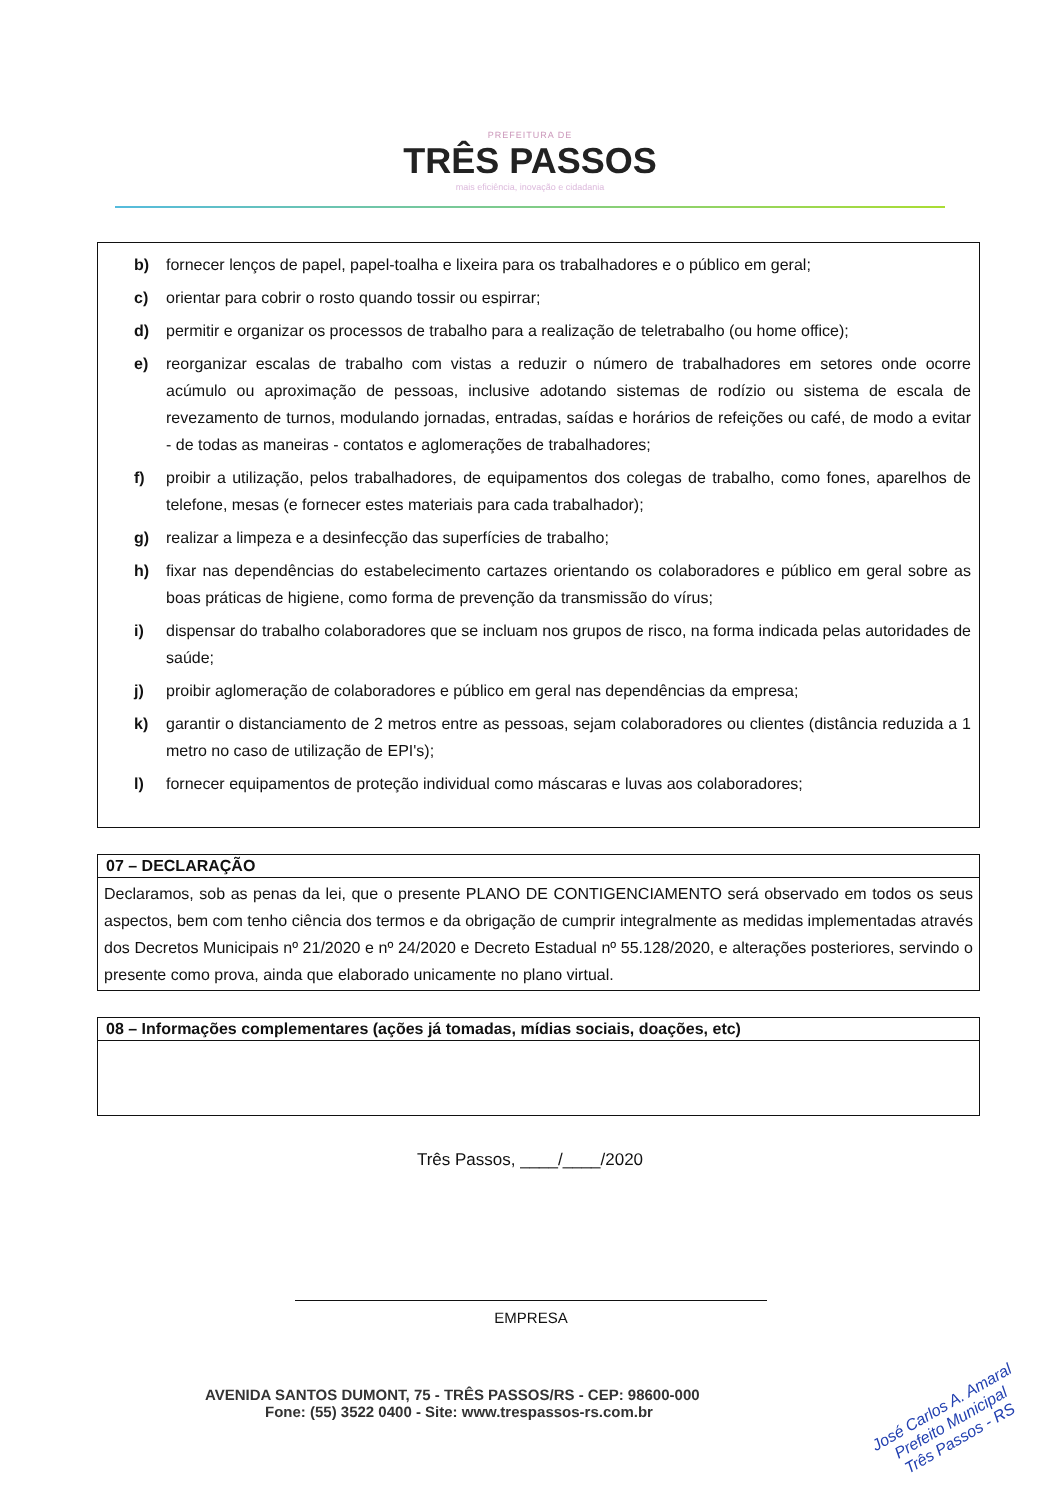PREFEITURA DE
TRÊS PASSOS
mais eficiência, inovação e cidadania
b) fornecer lenços de papel, papel-toalha e lixeira para os trabalhadores e o público em geral;
c) orientar para cobrir o rosto quando tossir ou espirrar;
d) permitir e organizar os processos de trabalho para a realização de teletrabalho (ou home office);
e) reorganizar escalas de trabalho com vistas a reduzir o número de trabalhadores em setores onde ocorre acúmulo ou aproximação de pessoas, inclusive adotando sistemas de rodízio ou sistema de escala de revezamento de turnos, modulando jornadas, entradas, saídas e horários de refeições ou café, de modo a evitar - de todas as maneiras - contatos e aglomerações de trabalhadores;
f) proibir a utilização, pelos trabalhadores, de equipamentos dos colegas de trabalho, como fones, aparelhos de telefone, mesas (e fornecer estes materiais para cada trabalhador);
g) realizar a limpeza e a desinfecção das superfícies de trabalho;
h) fixar nas dependências do estabelecimento cartazes orientando os colaboradores e público em geral sobre as boas práticas de higiene, como forma de prevenção da transmissão do vírus;
i) dispensar do trabalho colaboradores que se incluam nos grupos de risco, na forma indicada pelas autoridades de saúde;
j) proibir aglomeração de colaboradores e público em geral nas dependências da empresa;
k) garantir o distanciamento de 2 metros entre as pessoas, sejam colaboradores ou clientes (distância reduzida a 1 metro no caso de utilização de EPI's);
l) fornecer equipamentos de proteção individual como máscaras e luvas aos colaboradores;
| 07 – DECLARAÇÃO |
| --- |
| Declaramos, sob as penas da lei, que o presente PLANO DE CONTIGENCIAMENTO será observado em todos os seus aspectos, bem com tenho ciência dos termos e da obrigação de cumprir integralmente as medidas implementadas através dos Decretos Municipais nº 21/2020 e nº 24/2020 e Decreto Estadual nº 55.128/2020, e alterações posteriores, servindo o presente como prova, ainda que elaborado unicamente no plano virtual. |
| 08 – Informações complementares (ações já tomadas, mídias sociais, doações, etc) |
| --- |
Três Passos, ____/____/2020
EMPRESA
AVENIDA SANTOS DUMONT, 75 - TRÊS PASSOS/RS - CEP: 98600-000
Fone: (55) 3522 0400 - Site: www.trespassos-rs.com.br
José Carlos A. Amaral
Prefeito Municipal
Três Passos - RS